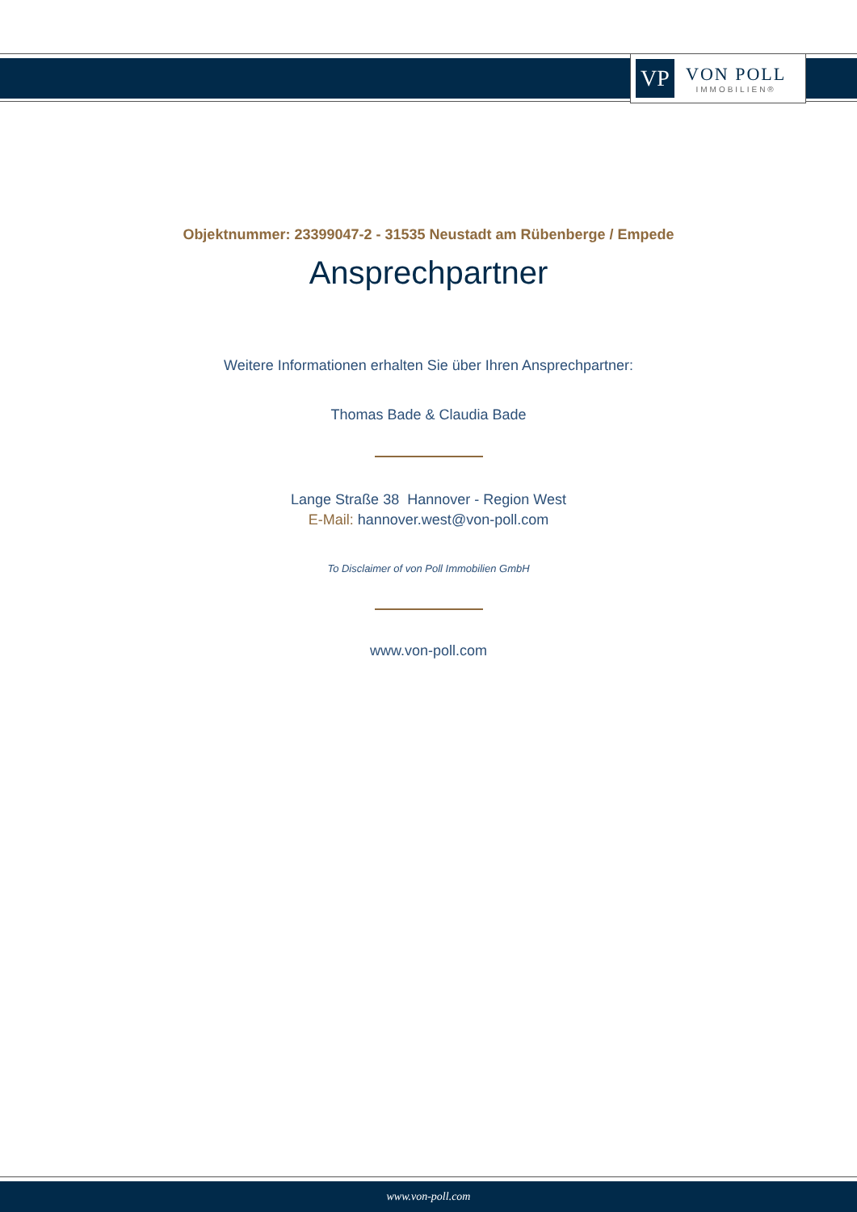VP
VON POLL
IMMOBILIEN®
Objektnummer: 23399047-2 - 31535 Neustadt am Rübenberge / Empede
Ansprechpartner
Weitere Informationen erhalten Sie über Ihren Ansprechpartner:
Thomas Bade & Claudia Bade
Lange Straße 38 Hannover - Region West
E-Mail: hannover.west@von-poll.com
To Disclaimer of von Poll Immobilien GmbH
www.von-poll.com
www.von-poll.com